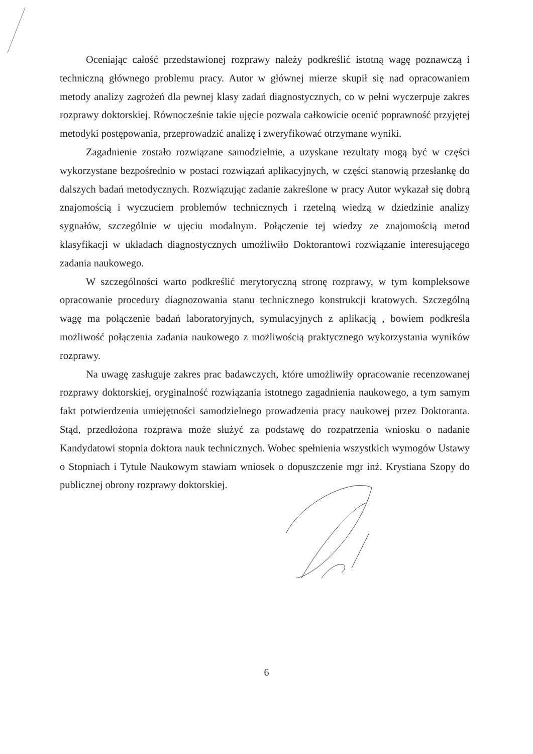Oceniając całość przedstawionej rozprawy należy podkreślić istotną wagę poznawczą i techniczną głównego problemu pracy. Autor w głównej mierze skupił się nad opracowaniem metody analizy zagrożeń dla pewnej klasy zadań diagnostycznych, co w pełni wyczerpuje zakres rozprawy doktorskiej. Równocześnie takie ujęcie pozwala całkowicie ocenić poprawność przyjętej metodyki postępowania, przeprowadzić analizę i zweryfikować otrzymane wyniki.
Zagadnienie zostało rozwiązane samodzielnie, a uzyskane rezultaty mogą być w części wykorzystane bezpośrednio w postaci rozwiązań aplikacyjnych, w części stanowią przesłankę do dalszych badań metodycznych. Rozwiązując zadanie zakreślone w pracy Autor wykazał się dobrą znajomością i wyczuciem problemów technicznych i rzetelną wiedzą w dziedzinie analizy sygnałów, szczególnie w ujęciu modalnym. Połączenie tej wiedzy ze znajomością metod klasyfikacji w układach diagnostycznych umożliwiło Doktorantowi rozwiązanie interesującego zadania naukowego.
W szczególności warto podkreślić merytoryczną stronę rozprawy, w tym kompleksowe opracowanie procedury diagnozowania stanu technicznego konstrukcji kratowych. Szczególną wagę ma połączenie badań laboratoryjnych, symulacyjnych z aplikacją , bowiem podkreśla możliwość połączenia zadania naukowego z możliwością praktycznego wykorzystania wyników rozprawy.
Na uwagę zasługuje zakres prac badawczych, które umożliwiły opracowanie recenzowanej rozprawy doktorskiej, oryginalność rozwiązania istotnego zagadnienia naukowego, a tym samym fakt potwierdzenia umiejętności samodzielnego prowadzenia pracy naukowej przez Doktoranta. Stąd, przedłożona rozprawa może służyć za podstawę do rozpatrzenia wniosku o nadanie Kandydatowi stopnia doktora nauk technicznych. Wobec spełnienia wszystkich wymogów Ustawy o Stopniach i Tytule Naukowym stawiam wniosek o dopuszczenie mgr inż. Krystiana Szopy do publicznej obrony rozprawy doktorskiej.
6